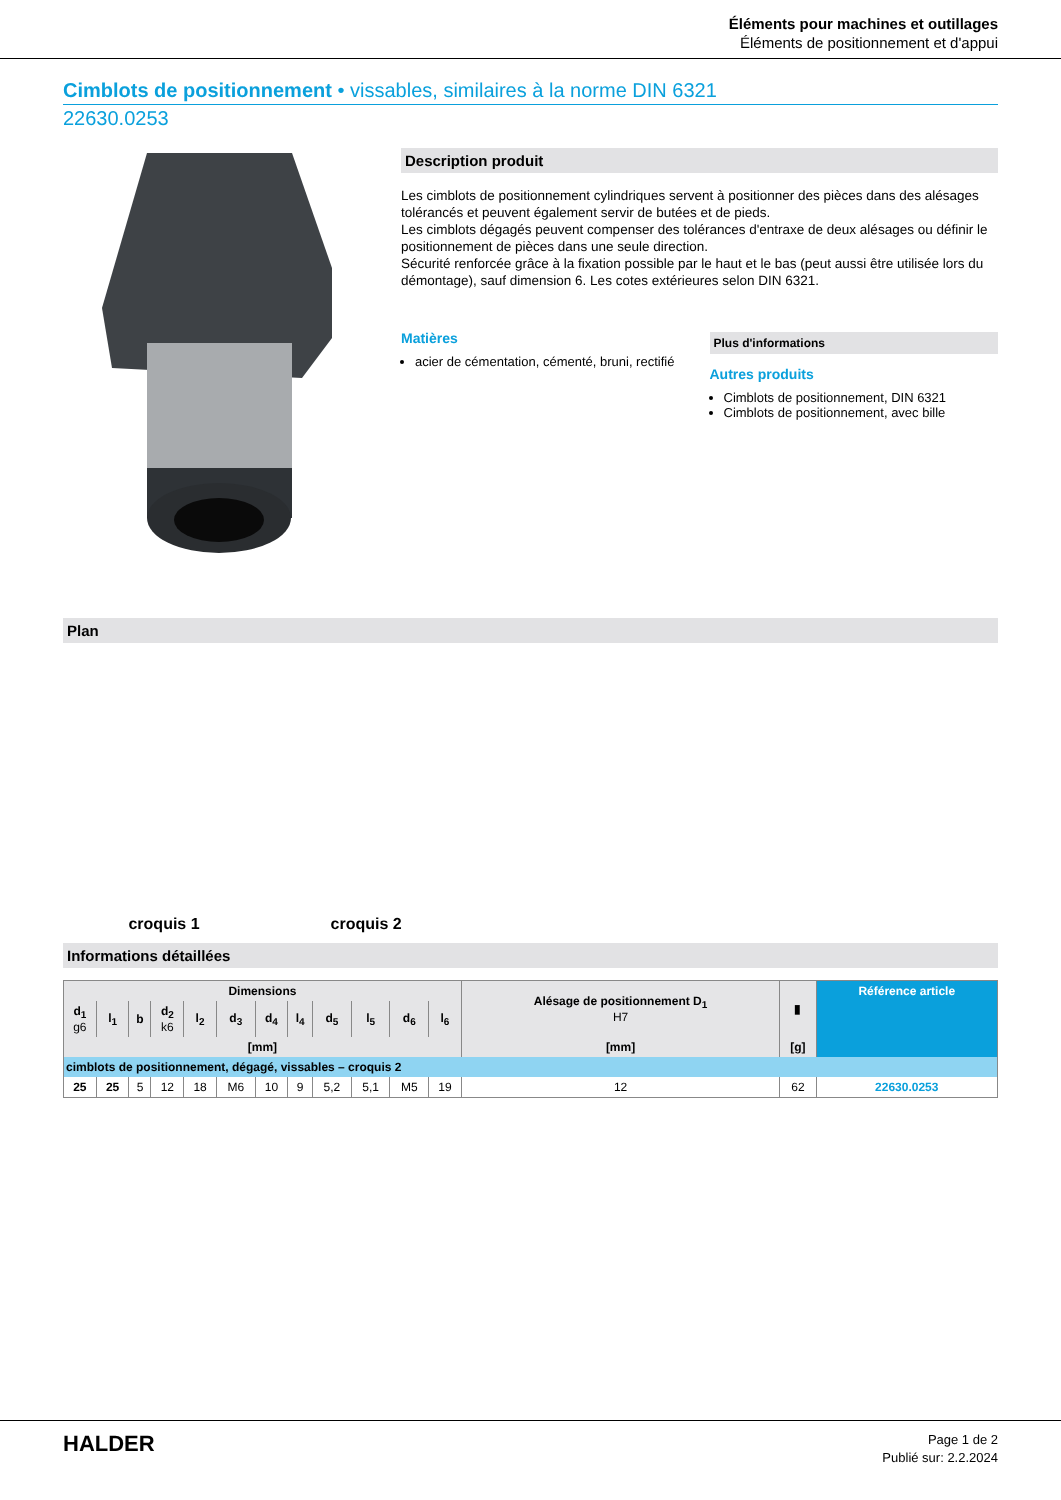Éléments pour machines et outillages
Éléments de positionnement et d'appui
Cimblots de positionnement • vissables, similaires à la norme DIN 6321
22630.0253
Description produit
Les cimblots de positionnement cylindriques servent à positionner des pièces dans des alésages tolérancés et peuvent également servir de butées et de pieds.
Les cimblots dégagés peuvent compenser des tolérances d'entraxe de deux alésages ou définir le positionnement de pièces dans une seule direction.
Sécurité renforcée grâce à la fixation possible par le haut et le bas (peut aussi être utilisée lors du démontage), sauf dimension 6. Les cotes extérieures selon DIN 6321.
Matières
acier de cémentation, cémenté, bruni, rectifié
Plus d'informations
Autres produits
Cimblots de positionnement, DIN 6321
Cimblots de positionnement, avec bille
Plan
croquis 1 croquis 2
Informations détaillées
| Dimensions | | | | | | | | | | | | Alésage de positionnement D<sub>1</sub> H7 | ▮ | Référence article |
| --- | --- | --- | --- | --- | --- | --- | --- | --- | --- | --- | --- | --- | --- | --- |
| d<sub>1</sub> g6 | l<sub>1</sub> | b | d<sub>2</sub> k6 | l<sub>2</sub> | d<sub>3</sub> | d<sub>4</sub> | l<sub>4</sub> | d<sub>5</sub> | l<sub>5</sub> | d<sub>6</sub> | l<sub>6</sub> | | | |
| [mm] | | | | | | | | | | | | [mm] | [g] | |
| cimblots de positionnement, dégagé, vissables – croquis 2 | | | | | | | | | | | | | | |
| 25 | 25 | 5 | 12 | 18 | M6 | 10 | 9 | 5,2 | 5,1 | M5 | 19 | 12 | 62 | 22630.0253 |
HALDER
Page 1 de 2
Publié sur: 2.2.2024